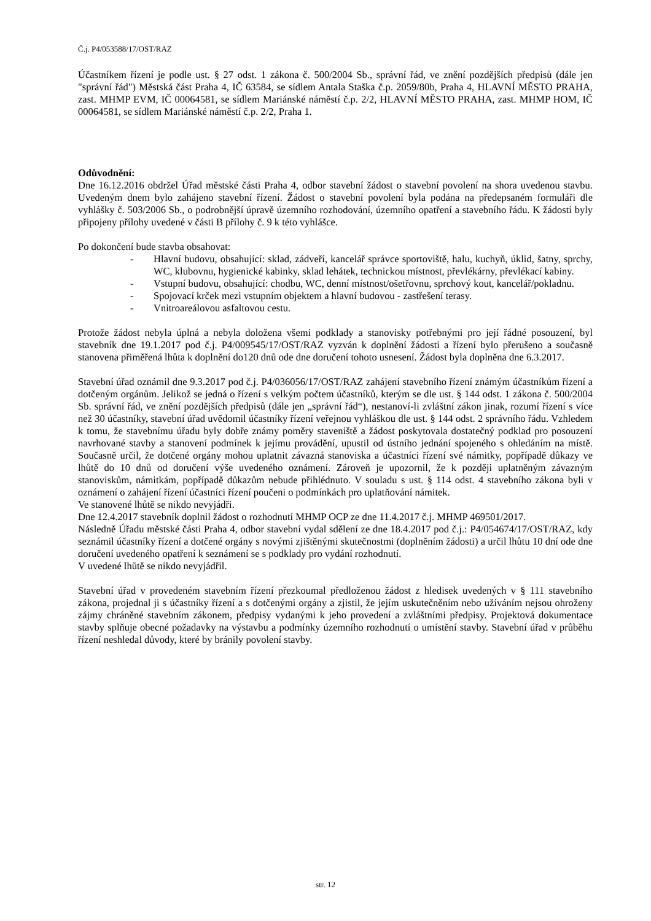Č.j. P4/053588/17/OST/RAZ
Účastníkem řízení je podle ust. § 27 odst. 1 zákona č. 500/2004 Sb., správní řád, ve znění pozdějších předpisů (dále jen "správní řád") Městská část Praha 4, IČ 63584, se sídlem Antala Staška č.p. 2059/80b, Praha 4, HLAVNÍ MĚSTO PRAHA, zast. MHMP EVM, IČ 00064581, se sídlem Mariánské náměstí č.p. 2/2, HLAVNÍ MĚSTO PRAHA, zast. MHMP HOM, IČ 00064581, se sídlem Mariánské náměstí č.p. 2/2, Praha 1.
Odůvodnění:
Dne 16.12.2016 obdržel Úřad městské části Praha 4, odbor stavební žádost o stavební povolení na shora uvedenou stavbu. Uvedeným dnem bylo zahájeno stavební řízení. Žádost o stavební povolení byla podána na předepsaném formuláři dle vyhlášky č. 503/2006 Sb., o podrobnější úpravě územního rozhodování, územního opatření a stavebního řádu. K žádosti byly připojeny přílohy uvedené v části B přílohy č. 9 k této vyhlášce.
Po dokončení bude stavba obsahovat:
- Hlavní budovu, obsahující: sklad, zádveří, kancelář správce sportoviště, halu, kuchyň, úklid, šatny, sprchy, WC, klubovnu, hygienické kabinky, sklad lehátek, technickou místnost, převlékárny, převlékací kabiny.
- Vstupní budovu, obsahující: chodbu, WC, denní místnost/ošetřovnu, sprchový kout, kancelář/pokladnu.
- Spojovací krček mezi vstupním objektem a hlavní budovou - zastřešení terasy.
- Vnitroareálovou asfaltovou cestu.
Protože žádost nebyla úplná a nebyla doložena všemi podklady a stanovisky potřebnými pro její řádné posouzení, byl stavebník dne 19.1.2017 pod č.j. P4/009545/17/OST/RAZ vyzván k doplnění žádosti a řízení bylo přerušeno a současně stanovena přiměřená lhůta k doplnění do120 dnů ode dne doručení tohoto usnesení. Žádost byla doplněna dne 6.3.2017.
Stavební úřad oznámil dne 9.3.2017 pod č.j. P4/036056/17/OST/RAZ zahájení stavebního řízení známým účastníkům řízení a dotčeným orgánům. Jelikož se jedná o řízení s velkým počtem účastníků, kterým se dle ust. § 144 odst. 1 zákona č. 500/2004 Sb. správní řád, ve znění pozdějších předpisů (dále jen „správní řád“), nestanoví-li zvláštní zákon jinak, rozumí řízení s více než 30 účastníky, stavební úřad uvědomil účastníky řízení veřejnou vyhláškou dle ust. § 144 odst. 2 správního řádu. Vzhledem k tomu, že stavebnímu úřadu byly dobře známy poměry staveniště a žádost poskytovala dostatečný podklad pro posouzení navrhované stavby a stanovení podmínek k jejímu provádění, upustil od ústního jednání spojeného s ohledáním na místě. Současně určil, že dotčené orgány mohou uplatnit závazná stanoviska a účastníci řízení své námitky, popřípadě důkazy ve lhůtě do 10 dnů od doručení výše uvedeného oznámení. Zároveň je upozornil, že k později uplatněným závazným stanoviskům, námitkám, popřípadě důkazům nebude přihlédnuto. V souladu s ust. § 114 odst. 4 stavebního zákona byli v oznámení o zahájení řízení účastníci řízení poučeni o podmínkách pro uplatňování námitek.
Ve stanovené lhůtě se nikdo nevyjádři.
Dne 12.4.2017 stavebník doplnil žádost o rozhodnutí MHMP OCP ze dne 11.4.2017 č.j. MHMP 469501/2017.
Následně Úřadu městské části Praha 4, odbor stavební vydal sdělení ze dne 18.4.2017 pod č.j.: P4/054674/17/OST/RAZ, kdy seznámil účastníky řízení a dotčené orgány s novými zjištěnými skutečnostmi (doplněním žádosti) a určil lhůtu 10 dní ode dne doručení uvedeného opatření k seznámení se s podklady pro vydání rozhodnutí.
V uvedené lhůtě se nikdo nevyjádřil.
Stavební úřad v provedeném stavebním řízení přezkoumal předloženou žádost z hledisek uvedených v § 111 stavebního zákona, projednal ji s účastníky řízení a s dotčenými orgány a zjistil, že jejím uskutečněním nebo užíváním nejsou ohroženy zájmy chráněné stavebním zákonem, předpisy vydanými k jeho provedení a zvláštními předpisy. Projektová dokumentace stavby splňuje obecné požadavky na výstavbu a podmínky územního rozhodnutí o umístění stavby. Stavební úřad v průběhu řízení neshledal důvody, které by bránily povolení stavby.
str. 12